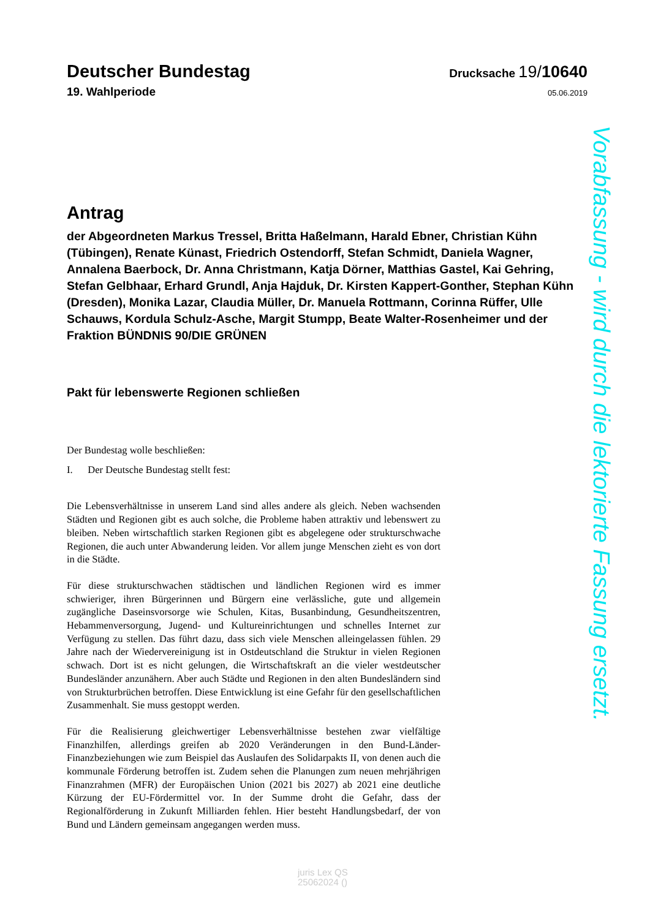Deutscher Bundestag
Drucksache 19/10640
19. Wahlperiode
05.06.2019
Antrag
der Abgeordneten Markus Tressel, Britta Haßelmann, Harald Ebner, Christian Kühn (Tübingen), Renate Künast, Friedrich Ostendorff, Stefan Schmidt, Daniela Wagner, Annalena Baerbock, Dr. Anna Christmann, Katja Dörner, Matthias Gastel, Kai Gehring, Stefan Gelbhaar, Erhard Grundl, Anja Hajduk, Dr. Kirsten Kappert-Gonther, Stephan Kühn (Dresden), Monika Lazar, Claudia Müller, Dr. Manuela Rottmann, Corinna Rüffer, Ulle Schauws, Kordula Schulz-Asche, Margit Stumpp, Beate Walter-Rosenheimer und der Fraktion BÜNDNIS 90/DIE GRÜNEN
Pakt für lebenswerte Regionen schließen
Der Bundestag wolle beschließen:
I. Der Deutsche Bundestag stellt fest:
Die Lebensverhältnisse in unserem Land sind alles andere als gleich. Neben wachsenden Städten und Regionen gibt es auch solche, die Probleme haben attraktiv und lebenswert zu bleiben. Neben wirtschaftlich starken Regionen gibt es abgelegene oder strukturschwache Regionen, die auch unter Abwanderung leiden. Vor allem junge Menschen zieht es von dort in die Städte.
Für diese strukturschwachen städtischen und ländlichen Regionen wird es immer schwieriger, ihren Bürgerinnen und Bürgern eine verlässliche, gute und allgemein zugängliche Daseinsvorsorge wie Schulen, Kitas, Busanbindung, Gesundheitszentren, Hebammenversorgung, Jugend- und Kultureinrichtungen und schnelles Internet zur Verfügung zu stellen. Das führt dazu, dass sich viele Menschen alleingelassen fühlen. 29 Jahre nach der Wiedervereinigung ist in Ostdeutschland die Struktur in vielen Regionen schwach. Dort ist es nicht gelungen, die Wirtschaftskraft an die vieler westdeutscher Bundesländer anzunähern. Aber auch Städte und Regionen in den alten Bundesländern sind von Strukturbrüchen betroffen. Diese Entwicklung ist eine Gefahr für den gesellschaftlichen Zusammenhalt. Sie muss gestoppt werden.
Für die Realisierung gleichwertiger Lebensverhältnisse bestehen zwar vielfältige Finanzhilfen, allerdings greifen ab 2020 Veränderungen in den Bund-Länder-Finanzbeziehungen wie zum Beispiel das Auslaufen des Solidarpakts II, von denen auch die kommunale Förderung betroffen ist. Zudem sehen die Planungen zum neuen mehrjährigen Finanzrahmen (MFR) der Europäischen Union (2021 bis 2027) ab 2021 eine deutliche Kürzung der EU-Fördermittel vor. In der Summe droht die Gefahr, dass der Regionalförderung in Zukunft Milliarden fehlen. Hier besteht Handlungsbedarf, der von Bund und Ländern gemeinsam angegangen werden muss.
Vorabfassung - wird durch die lektorierte Fassung ersetzt.
juris Lex QS
25062024 ()